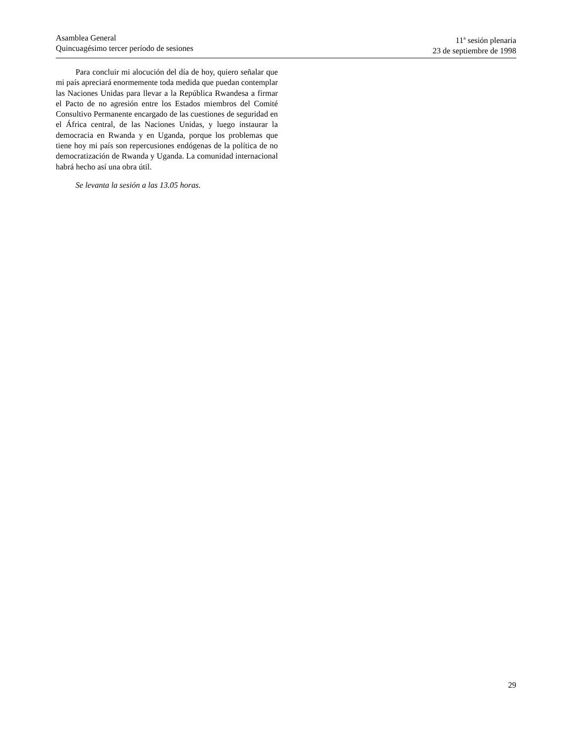Asamblea General
Quincuagésimo tercer período de sesiones
11<sup>a</sup> sesión plenaria
23 de septiembre de 1998
Para concluir mi alocución del día de hoy, quiero señalar que mi país apreciará enormemente toda medida que puedan contemplar las Naciones Unidas para llevar a la República Rwandesa a firmar el Pacto de no agresión entre los Estados miembros del Comité Consultivo Permanente encargado de las cuestiones de seguridad en el África central, de las Naciones Unidas, y luego instaurar la democracia en Rwanda y en Uganda, porque los problemas que tiene hoy mi país son repercusiones endógenas de la política de no democratización de Rwanda y Uganda. La comunidad internacional habrá hecho así una obra útil.
Se levanta la sesión a las 13.05 horas.
29